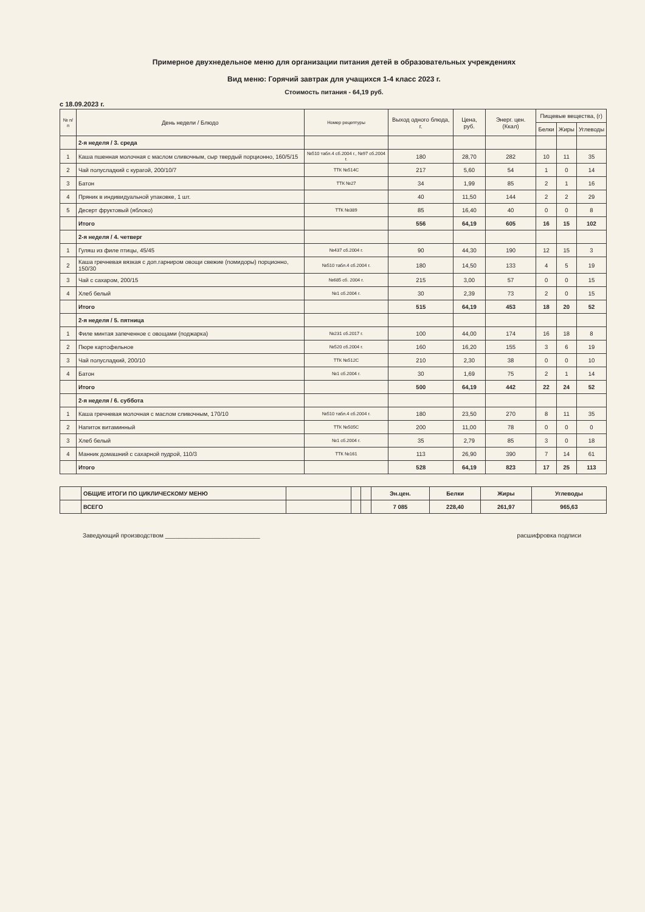Примерное двухнедельное меню для организации питания детей в образовательных учреждениях
Вид меню: Горячий завтрак для учащихся 1-4 класс 2023 г.
Стоимость питания - 64,19 руб.
с 18.09.2023 г.
| № п/п | День недели / Блюдо | Номер рецептуры | Выход одного блюда, г. | Цена, руб. | Энерг. цен. (Ккал) | Пищевые вещества, (г) | | |
| --- | --- | --- | --- | --- | --- | --- | --- | --- |
| | | | | | | Белки | Жиры | Углеводы |
| | 2-я неделя / 3. среда | | | | | | | |
| 1 | Каша пшенная молочная с маслом сливочным, сыр твердый порционно, 160/5/15 | №510 табл.4 сб.2004 г., №97 сб.2004 г. | 180 | 28,70 | 282 | 10 | 11 | 35 |
| 2 | Чай полусладкий с курагой, 200/10/7 | ТТК №514С | 217 | 5,60 | 54 | 1 | 0 | 14 |
| 3 | Батон | ТТК №27 | 34 | 1,99 | 85 | 2 | 1 | 16 |
| 4 | Пряник в индивидуальной упаковке, 1 шт. | | 40 | 11,50 | 144 | 2 | 2 | 29 |
| 5 | Десерт фруктовый (яблоко) | ТТК №389 | 85 | 16,40 | 40 | 0 | 0 | 8 |
| | Итого | | 556 | 64,19 | 605 | 16 | 15 | 102 |
| | 2-я неделя / 4. четверг | | | | | | | |
| 1 | Гуляш из филе птицы, 45/45 | №437 сб.2004 г. | 90 | 44,30 | 190 | 12 | 15 | 3 |
| 2 | Каша гречневая вязкая с доп.гарниром овощи свежие (помидоры) порционно, 150/30 | №510 табл.4 сб.2004 г. | 180 | 14,50 | 133 | 4 | 5 | 19 |
| 3 | Чай с сахаром, 200/15 | №685 сб. 2004 г. | 215 | 3,00 | 57 | 0 | 0 | 15 |
| 4 | Хлеб белый | №1 сб.2004 г. | 30 | 2,39 | 73 | 2 | 0 | 15 |
| | Итого | | 515 | 64,19 | 453 | 18 | 20 | 52 |
| | 2-я неделя / 5. пятница | | | | | | | |
| 1 | Филе минтая запеченное с овощами (поджарка) | №231 сб.2017 г. | 100 | 44,00 | 174 | 16 | 18 | 8 |
| 2 | Пюре картофельное | №520 сб.2004 г. | 160 | 16,20 | 155 | 3 | 6 | 19 |
| 3 | Чай полусладкий, 200/10 | ТТК №512С | 210 | 2,30 | 38 | 0 | 0 | 10 |
| 4 | Батон | №1 сб.2004 г. | 30 | 1,69 | 75 | 2 | 1 | 14 |
| | Итого | | 500 | 64,19 | 442 | 22 | 24 | 52 |
| | 2-я неделя / 6. суббота | | | | | | | |
| 1 | Каша гречневая молочная с маслом сливочным, 170/10 | №510 табл.4 сб.2004 г. | 180 | 23,50 | 270 | 8 | 11 | 35 |
| 2 | Напиток витаминный | ТТК №505С | 200 | 11,00 | 78 | 0 | 0 | 0 |
| 3 | Хлеб белый | №1 сб.2004 г. | 35 | 2,79 | 85 | 3 | 0 | 18 |
| 4 | Манник домашний с сахарной пудрой, 110/3 | ТТК №161 | 113 | 26,90 | 390 | 7 | 14 | 61 |
| | Итого | | 528 | 64,19 | 823 | 17 | 25 | 113 |
| | ОБЩИЕ ИТОГИ ПО ЦИКЛИЧЕСКОМУ МЕНЮ | | | | Эн.цен. | Белки | Жиры | Углеводы |
| | ВСЕГО | | | | 7 085 | 228,40 | 261,97 | 965,63 |
Заведующий производством ____________________________ расшифровка подписи